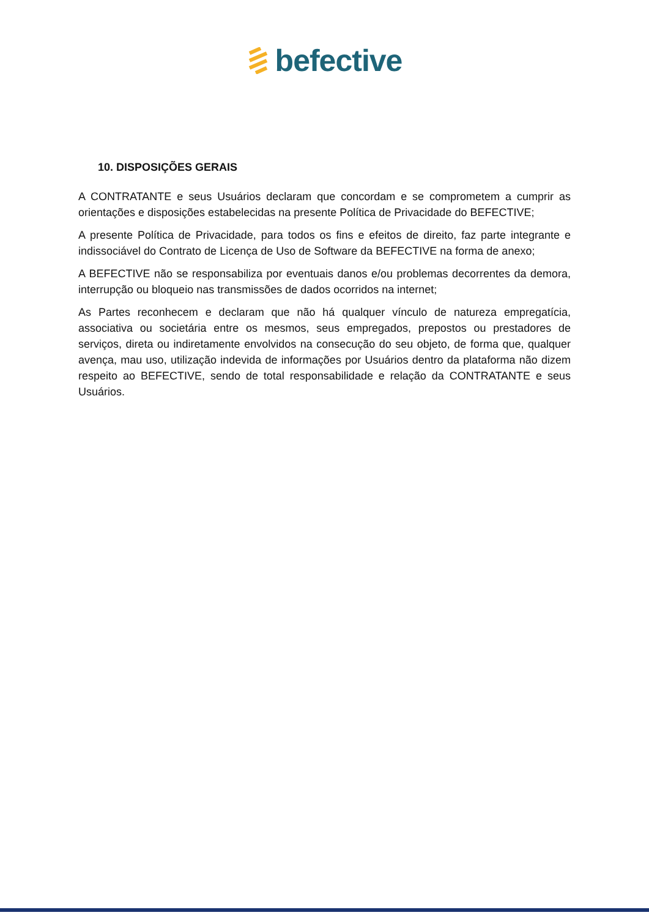befective
10. DISPOSIÇÕES GERAIS
A CONTRATANTE e seus Usuários declaram que concordam e se comprometem a cumprir as orientações e disposições estabelecidas na presente Política de Privacidade do BEFECTIVE;
A presente Política de Privacidade, para todos os fins e efeitos de direito, faz parte integrante e indissociável do Contrato de Licença de Uso de Software da BEFECTIVE na forma de anexo;
A BEFECTIVE não se responsabiliza por eventuais danos e/ou problemas decorrentes da demora, interrupção ou bloqueio nas transmissões de dados ocorridos na internet;
As Partes reconhecem e declaram que não há qualquer vínculo de natureza empregatícia, associativa ou societária entre os mesmos, seus empregados, prepostos ou prestadores de serviços, direta ou indiretamente envolvidos na consecução do seu objeto, de forma que, qualquer avença, mau uso, utilização indevida de informações por Usuários dentro da plataforma não dizem respeito ao BEFECTIVE, sendo de total responsabilidade e relação da CONTRATANTE e seus Usuários.